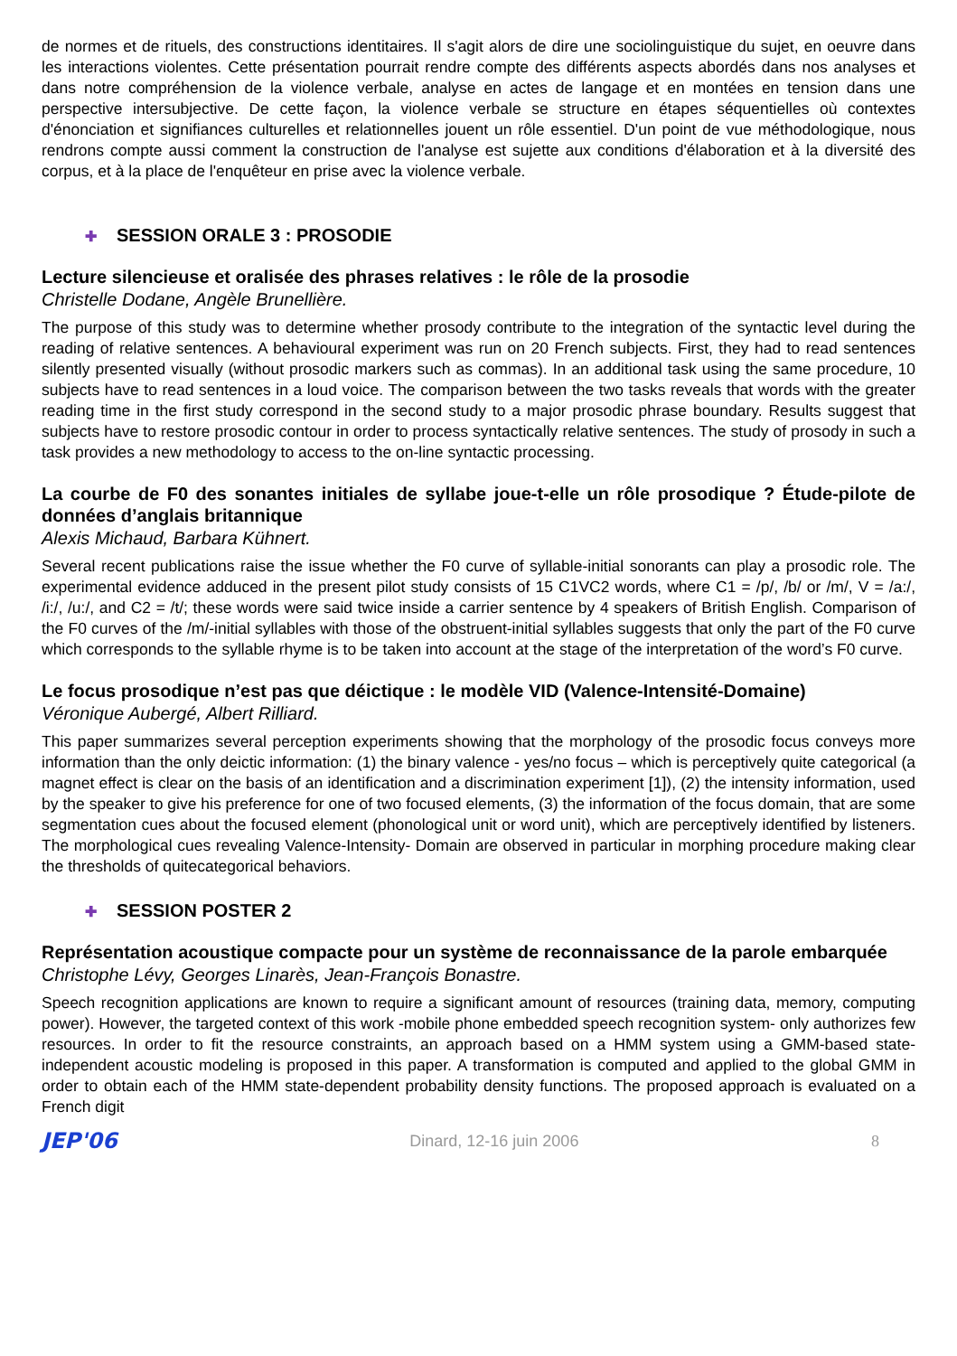de normes et de rituels, des constructions identitaires. Il s'agit alors de dire une sociolinguistique du sujet, en oeuvre dans les interactions violentes. Cette présentation pourrait rendre compte des différents aspects abordés dans nos analyses et dans notre compréhension de la violence verbale, analyse en actes de langage et en montées en tension dans une perspective intersubjective. De cette façon, la violence verbale se structure en étapes séquentielles où contextes d'énonciation et signifiances culturelles et relationnelles jouent un rôle essentiel. D'un point de vue méthodologique, nous rendrons compte aussi comment la construction de l'analyse est sujette aux conditions d'élaboration et à la diversité des corpus, et à la place de l'enquêteur en prise avec la violence verbale.
✚ SESSION ORALE 3 : PROSODIE
Lecture silencieuse et oralisée des phrases relatives : le rôle de la prosodie
Christelle Dodane, Angèle Brunellière.
The purpose of this study was to determine whether prosody contribute to the integration of the syntactic level during the reading of relative sentences. A behavioural experiment was run on 20 French subjects. First, they had to read sentences silently presented visually (without prosodic markers such as commas). In an additional task using the same procedure, 10 subjects have to read sentences in a loud voice. The comparison between the two tasks reveals that words with the greater reading time in the first study correspond in the second study to a major prosodic phrase boundary. Results suggest that subjects have to restore prosodic contour in order to process syntactically relative sentences. The study of prosody in such a task provides a new methodology to access to the on-line syntactic processing.
La courbe de F0 des sonantes initiales de syllabe joue-t-elle un rôle prosodique ? Étude-pilote de données d’anglais britannique
Alexis Michaud, Barbara Kühnert.
Several recent publications raise the issue whether the F0 curve of syllable-initial sonorants can play a prosodic role. The experimental evidence adduced in the present pilot study consists of 15 C1VC2 words, where C1 = /p/, /b/ or /m/, V = /a:/, /i:/, /u:/, and C2 = /t/; these words were said twice inside a carrier sentence by 4 speakers of British English. Comparison of the F0 curves of the /m/-initial syllables with those of the obstruent-initial syllables suggests that only the part of the F0 curve which corresponds to the syllable rhyme is to be taken into account at the stage of the interpretation of the word’s F0 curve.
Le focus prosodique n’est pas que déictique : le modèle VID (Valence-Intensité-Domaine)
Véronique Aubergé, Albert Rilliard.
This paper summarizes several perception experiments showing that the morphology of the prosodic focus conveys more information than the only deictic information: (1) the binary valence - yes/no focus – which is perceptively quite categorical (a magnet effect is clear on the basis of an identification and a discrimination experiment [1]), (2) the intensity information, used by the speaker to give his preference for one of two focused elements, (3) the information of the focus domain, that are some segmentation cues about the focused element (phonological unit or word unit), which are perceptively identified by listeners. The morphological cues revealing Valence-Intensity- Domain are observed in particular in morphing procedure making clear the thresholds of quitecategorical behaviors.
✚ SESSION POSTER 2
Représentation acoustique compacte pour un système de reconnaissance de la parole embarquée
Christophe Lévy, Georges Linarès, Jean-François Bonastre.
Speech recognition applications are known to require a significant amount of resources (training data, memory, computing power). However, the targeted context of this work -mobile phone embedded speech recognition system- only authorizes few resources. In order to fit the resource constraints, an approach based on a HMM system using a GMM-based state-independent acoustic modeling is proposed in this paper. A transformation is computed and applied to the global GMM in order to obtain each of the HMM state-dependent probability density functions. The proposed approach is evaluated on a French digit
JEP'06 Dinard, 12-16 juin 2006 8